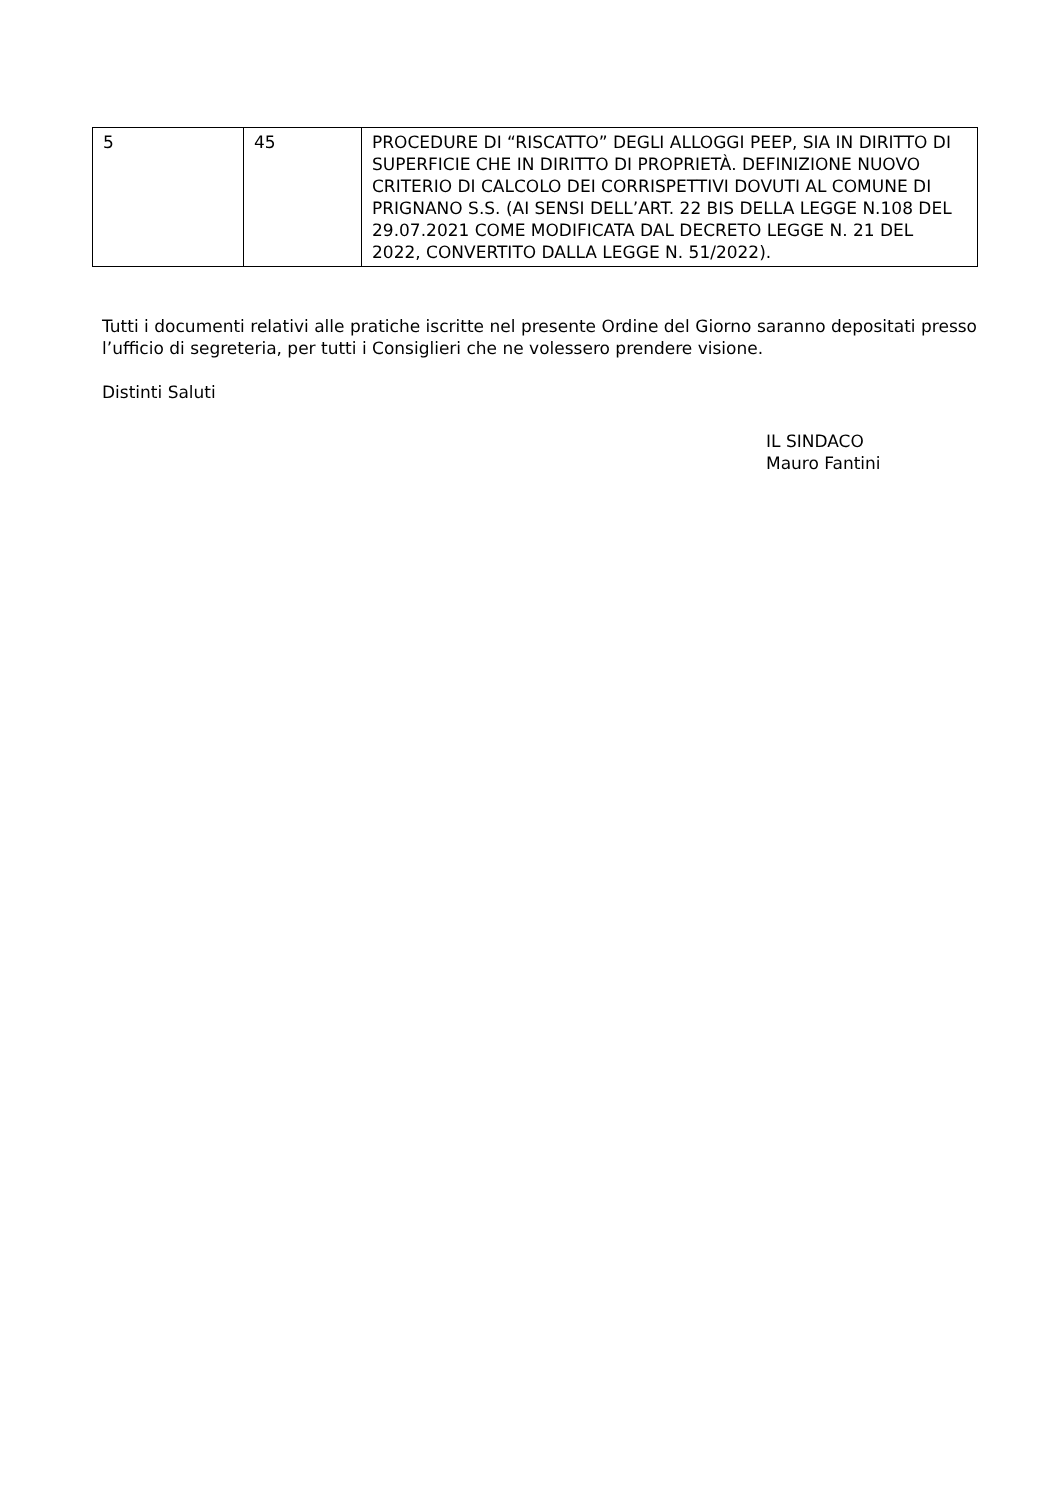| 5 | 45 | PROCEDURE DI “RISCATTO” DEGLI ALLOGGI PEEP, SIA IN DIRITTO DI SUPERFICIE CHE IN DIRITTO DI PROPRIETÀ. DEFINIZIONE NUOVO CRITERIO DI CALCOLO DEI CORRISPETTIVI DOVUTI AL COMUNE DI PRIGNANO S.S. (AI SENSI DELL’ART. 22 BIS DELLA LEGGE N.108 DEL 29.07.2021 COME MODIFICATA DAL DECRETO LEGGE N. 21 DEL 2022, CONVERTITO DALLA LEGGE N. 51/2022). |
Tutti i documenti relativi alle pratiche iscritte nel presente Ordine del Giorno saranno depositati presso l’ufficio di segreteria, per tutti i Consiglieri che ne volessero prendere visione.
Distinti Saluti
IL SINDACO
Mauro Fantini